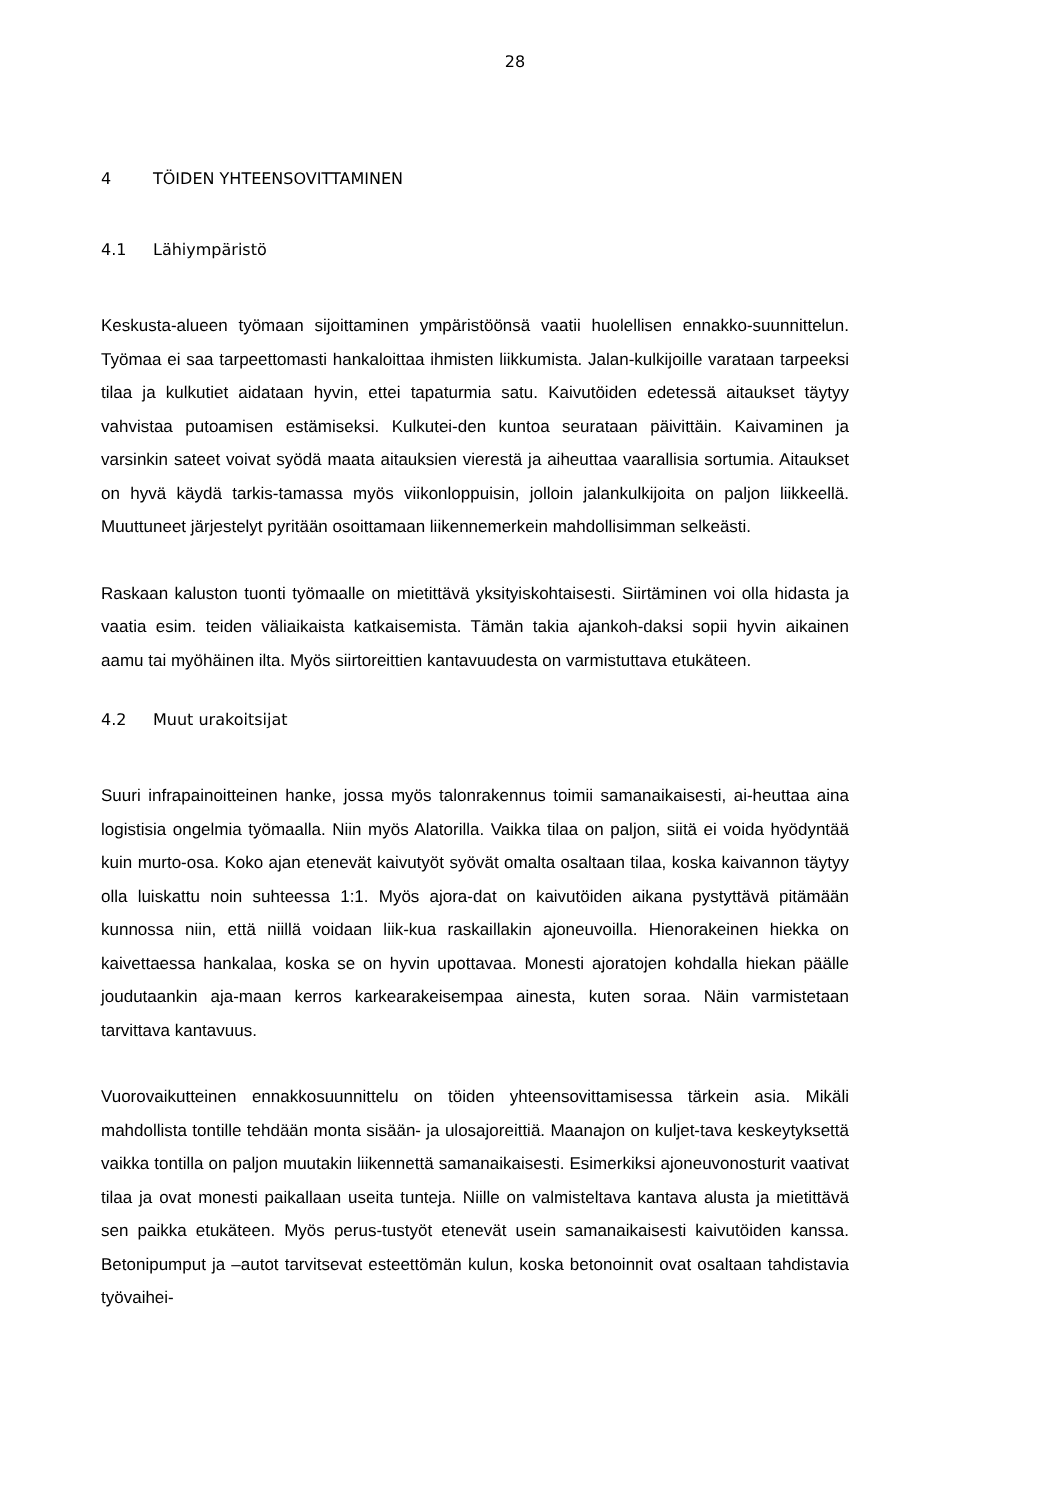28
4 TÖIDEN YHTEENSOVITTAMINEN
4.1 Lähiympäristö
Keskusta-alueen työmaan sijoittaminen ympäristöönsä vaatii huolellisen ennakko-suunnittelun. Työmaa ei saa tarpeettomasti hankaloittaa ihmisten liikkumista. Jalan-kulkijoille varataan tarpeeksi tilaa ja kulkutiet aidataan hyvin, ettei tapaturmia satu. Kaivutöiden edetessä aitaukset täytyy vahvistaa putoamisen estämiseksi. Kulkutei-den kuntoa seurataan päivittäin. Kaivaminen ja varsinkin sateet voivat syödä maata aitauksien vierestä ja aiheuttaa vaarallisia sortumia. Aitaukset on hyvä käydä tarkis-tamassa myös viikonloppuisin, jolloin jalankulkijoita on paljon liikkeellä. Muuttuneet järjestelyt pyritään osoittamaan liikennemerkein mahdollisimman selkeästi.
Raskaan kaluston tuonti työmaalle on mietittävä yksityiskohtaisesti. Siirtäminen voi olla hidasta ja vaatia esim. teiden väliaikaista katkaisemista. Tämän takia ajankoh-daksi sopii hyvin aikainen aamu tai myöhäinen ilta. Myös siirtoreittien kantavuudesta on varmistuttava etukäteen.
4.2 Muut urakoitsijat
Suuri infrapainoitteinen hanke, jossa myös talonrakennus toimii samanaikaisesti, ai-heuttaa aina logistisia ongelmia työmaalla. Niin myös Alatorilla. Vaikka tilaa on paljon, siitä ei voida hyödyntää kuin murto-osa. Koko ajan etenevät kaivutyöt syövät omalta osaltaan tilaa, koska kaivannon täytyy olla luiskattu noin suhteessa 1:1. Myös ajora-dat on kaivutöiden aikana pystyttävä pitämään kunnossa niin, että niillä voidaan liik-kua raskaillakin ajoneuvoilla. Hienorakeinen hiekka on kaivettaessa hankalaa, koska se on hyvin upottavaa. Monesti ajoratojen kohdalla hiekan päälle joudutaankin aja-maan kerros karkearakeisempaa ainesta, kuten soraa. Näin varmistetaan tarvittava kantavuus.
Vuorovaikutteinen ennakkosuunnittelu on töiden yhteensovittamisessa tärkein asia. Mikäli mahdollista tontille tehdään monta sisään- ja ulosajoreittiä. Maanajon on kuljet-tava keskeytyksettä vaikka tontilla on paljon muutakin liikennettä samanaikaisesti. Esimerkiksi ajoneuvonosturit vaativat tilaa ja ovat monesti paikallaan useita tunteja. Niille on valmisteltava kantava alusta ja mietittävä sen paikka etukäteen. Myös perus-tustyöt etenevät usein samanaikaisesti kaivutöiden kanssa. Betonipumput ja –autot tarvitsevat esteettömän kulun, koska betonoinnit ovat osaltaan tahdistavia työvaihei-